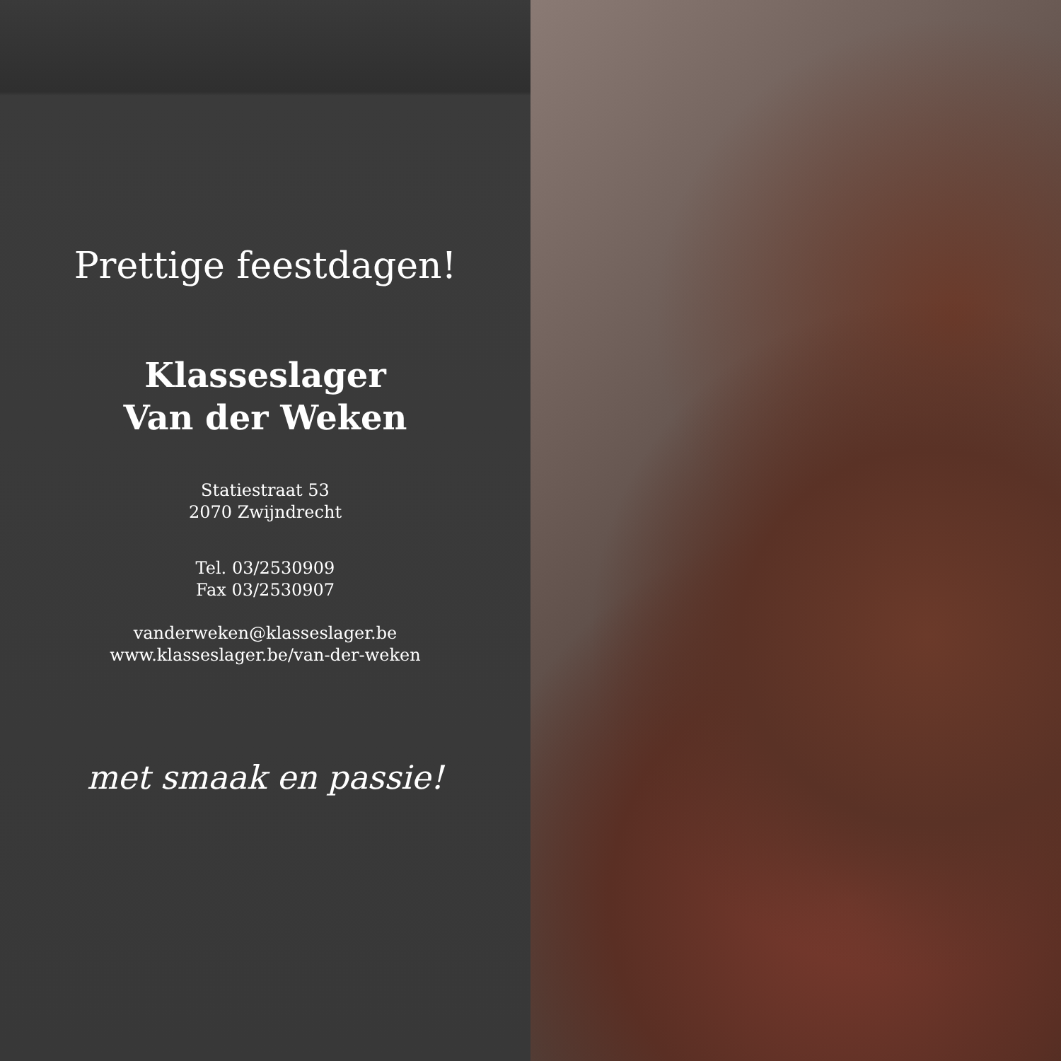Prettige feestdagen!
Klasseslager
Van der Weken
Statiestraat 53
2070 Zwijndrecht
Tel. 03/2530909
Fax 03/2530907
vanderweken@klasseslager.be
www.klasseslager.be/van-der-weken
met smaak en passie!